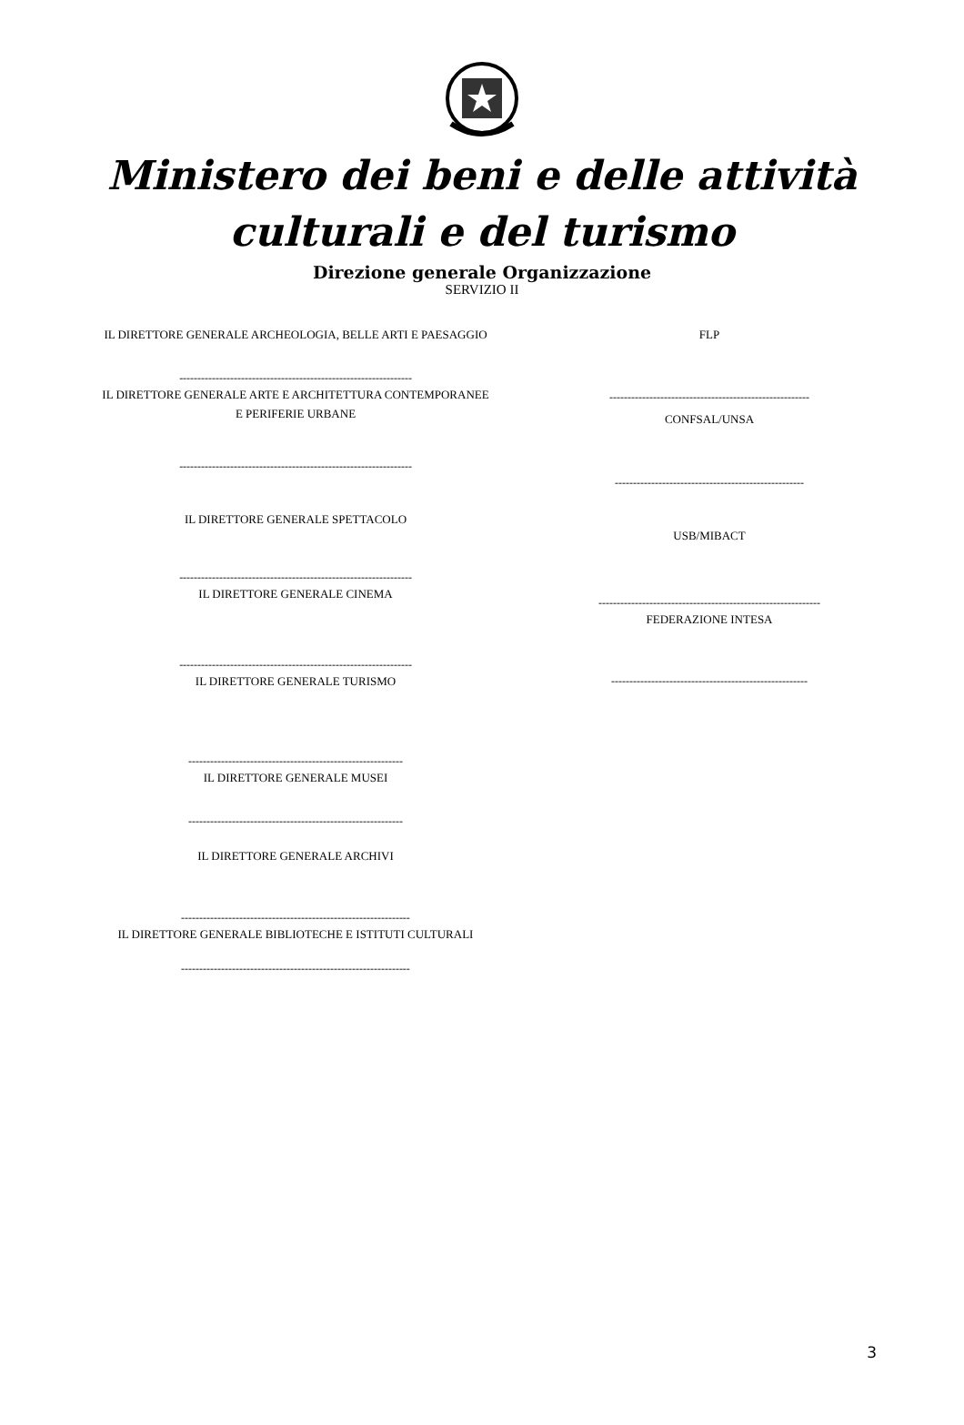Ministero dei beni e delle attività culturali e del turismo
Direzione generale Organizzazione
SERVIZIO II
IL DIRETTORE GENERALE ARCHEOLOGIA, BELLE ARTI E PAESAGGIO
----------------------------------------------------------------
IL DIRETTORE GENERALE ARTE E ARCHITETTURA CONTEMPORANEE E PERIFERIE URBANE
----------------------------------------------------------------
IL DIRETTORE GENERALE SPETTACOLO
----------------------------------------------------------------
IL DIRETTORE GENERALE CINEMA
----------------------------------------------------------------
IL DIRETTORE GENERALE TURISMO
-----------------------------------------------------------
IL DIRETTORE GENERALE MUSEI
-----------------------------------------------------------
IL DIRETTORE GENERALE ARCHIVI
---------------------------------------------------------------
IL DIRETTORE GENERALE BIBLIOTECHE E ISTITUTI CULTURALI
---------------------------------------------------------------
FLP
-------------------------------------------------------
CONFSAL/UNSA
----------------------------------------------------
USB/MIBACT
-------------------------------------------------------------
FEDERAZIONE INTESA
------------------------------------------------------
3